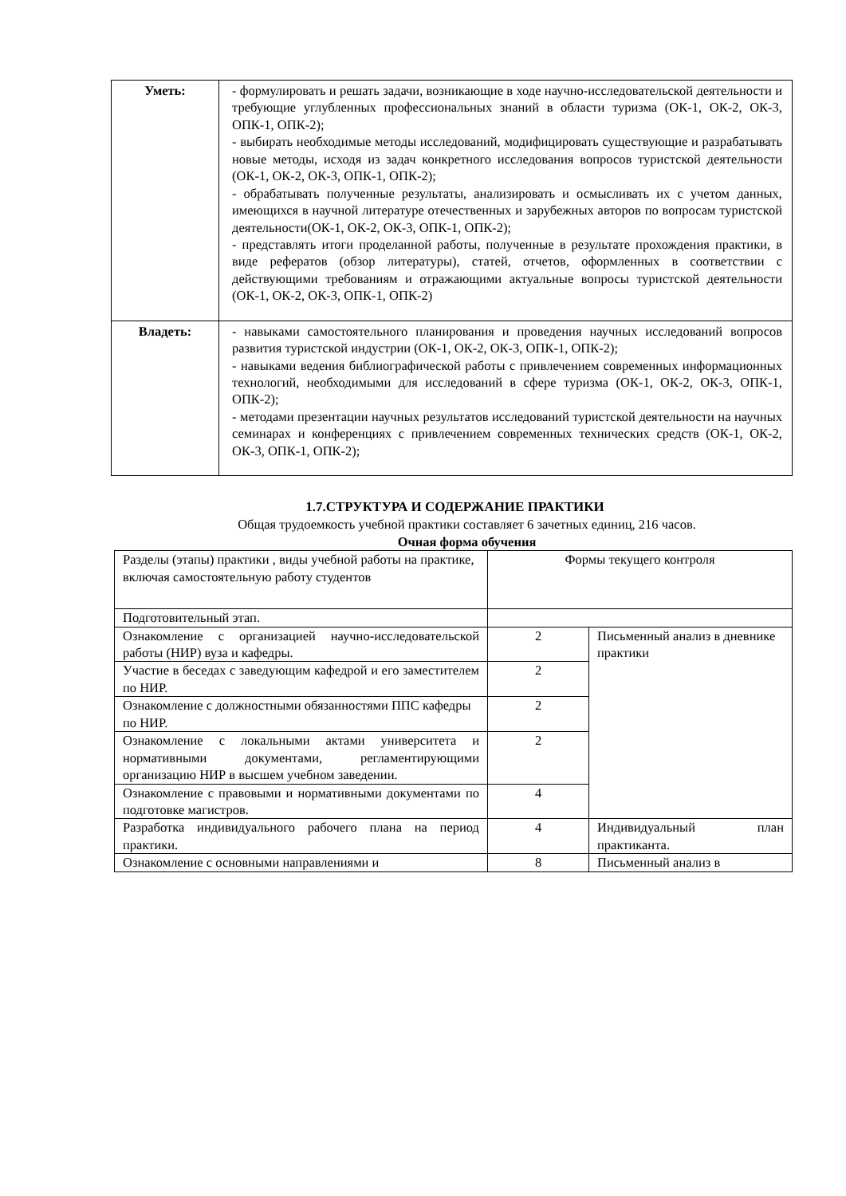| Уметь: | - формулировать и решать задачи, возникающие в ходе научно-исследовательской деятельности и требующие углубленных профессиональных знаний в области туризма (ОК-1, ОК-2, ОК-3, ОПК-1, ОПК-2); - выбирать необходимые методы исследований, модифицировать существующие и разрабатывать новые методы, исходя из задач конкретного исследования вопросов туристской деятельности (ОК-1, ОК-2, ОК-3, ОПК-1, ОПК-2); - обрабатывать полученные результаты, анализировать и осмысливать их с учетом данных, имеющихся в научной литературе отечественных и зарубежных авторов по вопросам туристской деятельности(ОК-1, ОК-2, ОК-3, ОПК-1, ОПК-2); - представлять итоги проделанной работы, полученные в результате прохождения практики, в виде рефератов (обзор литературы), статей, отчетов, оформленных в соответствии с действующими требованиям и отражающими актуальные вопросы туристской деятельности (ОК-1, ОК-2, ОК-3, ОПК-1, ОПК-2) |
| Владеть: | - навыками самостоятельного планирования и проведения научных исследований вопросов развития туристской индустрии (ОК-1, ОК-2, ОК-3, ОПК-1, ОПК-2); - навыками ведения библиографической работы с привлечением современных информационных технологий, необходимыми для исследований в сфере туризма (ОК-1, ОК-2, ОК-3, ОПК-1, ОПК-2); - методами презентации научных результатов исследований туристской деятельности на научных семинарах и конференциях с привлечением современных технических средств (ОК-1, ОК-2, ОК-3, ОПК-1, ОПК-2); |
1.7.СТРУКТУРА И СОДЕРЖАНИЕ ПРАКТИКИ
Общая трудоемкость учебной практики составляет 6 зачетных единиц, 216 часов.
Очная форма обучения
| Разделы (этапы) практики , виды учебной работы на практике, включая самостоятельную работу студентов | Формы текущего контроля | |
| Подготовительный этап. | | |
| Ознакомление с организацией научно-исследовательской работы (НИР) вуза и кафедры. | 2 | Письменный анализ в дневнике практики |
| Участие в беседах с заведующим кафедрой и его заместителем по НИР. | 2 | |
| Ознакомление с должностными обязанностями ППС кафедры по НИР. | 2 | |
| Ознакомление с локальными актами университета и нормативными документами, регламентирующими организацию НИР в высшем учебном заведении. | 2 | |
| Ознакомление с правовыми и нормативными документами по подготовке магистров. | 4 | |
| Разработка индивидуального рабочего плана на период практики. | 4 | Индивидуальный план практиканта. |
| Ознакомление с основными направлениями и | 8 | Письменный анализ в |